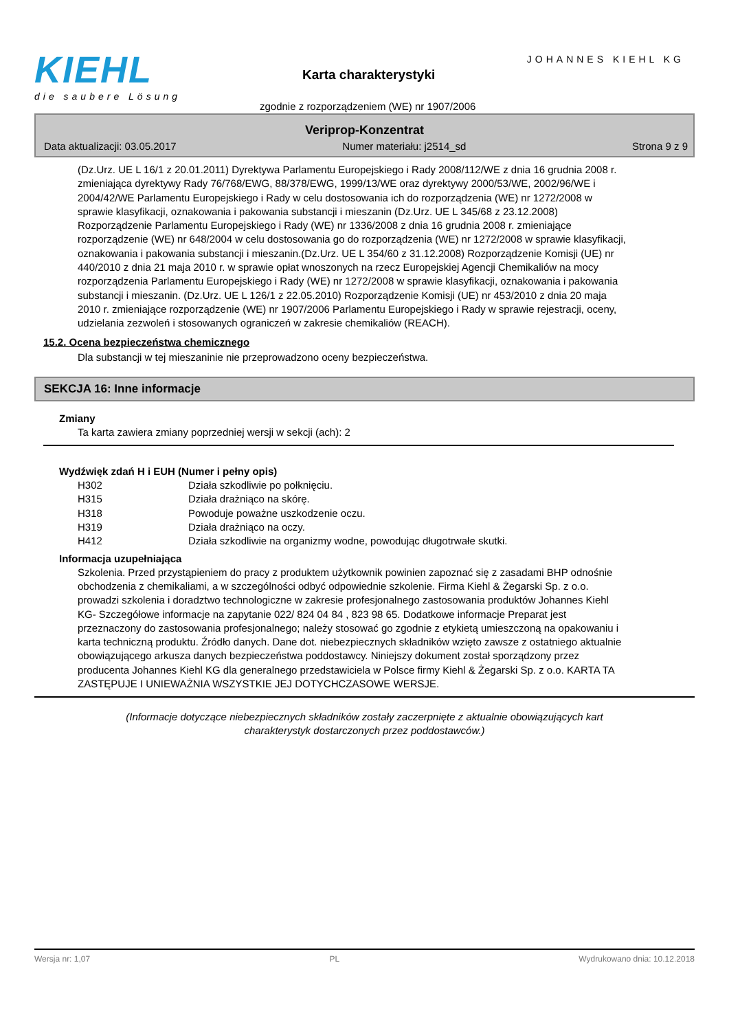KIEHL
die saubere Lösung
JOHANNES KIEHL KG
Karta charakterystyki
zgodnie z rozporządzeniem (WE) nr 1907/2006
Veriprop-Konzentrat
Data aktualizacji: 03.05.2017 Numer materiału: j2514_sd Strona 9 z 9
(Dz.Urz. UE L 16/1 z 20.01.2011) Dyrektywa Parlamentu Europejskiego i Rady 2008/112/WE z dnia 16 grudnia 2008 r. zmieniająca dyrektywy Rady 76/768/EWG, 88/378/EWG, 1999/13/WE oraz dyrektywy 2000/53/WE, 2002/96/WE i 2004/42/WE Parlamentu Europejskiego i Rady w celu dostosowania ich do rozporządzenia (WE) nr 1272/2008 w sprawie klasyfikacji, oznakowania i pakowania substancji i mieszanin (Dz.Urz. UE L 345/68 z 23.12.2008) Rozporządzenie Parlamentu Europejskiego i Rady (WE) nr 1336/2008 z dnia 16 grudnia 2008 r. zmieniające rozporządzenie (WE) nr 648/2004 w celu dostosowania go do rozporządzenia (WE) nr 1272/2008 w sprawie klasyfikacji, oznakowania i pakowania substancji i mieszanin.(Dz.Urz. UE L 354/60 z 31.12.2008) Rozporządzenie Komisji (UE) nr 440/2010 z dnia 21 maja 2010 r. w sprawie opłat wnoszonych na rzecz Europejskiej Agencji Chemikaliów na mocy rozporządzenia Parlamentu Europejskiego i Rady (WE) nr 1272/2008 w sprawie klasyfikacji, oznakowania i pakowania substancji i mieszanin. (Dz.Urz. UE L 126/1 z 22.05.2010) Rozporządzenie Komisji (UE) nr 453/2010 z dnia 20 maja 2010 r. zmieniające rozporządzenie (WE) nr 1907/2006 Parlamentu Europejskiego i Rady w sprawie rejestracji, oceny, udzielania zezwoleń i stosowanych ograniczeń w zakresie chemikaliów (REACH).
15.2. Ocena bezpieczeństwa chemicznego
Dla substancji w tej mieszaninie nie przeprowadzono oceny bezpieczeństwa.
SEKCJA 16: Inne informacje
Zmiany
Ta karta zawiera zmiany poprzedniej wersji w sekcji (ach): 2
Wydźwięk zdań H i EUH (Numer i pełny opis)
| H302 | Działa szkodliwie po połknięciu. |
| H315 | Działa drażniąco na skórę. |
| H318 | Powoduje poważne uszkodzenie oczu. |
| H319 | Działa drażniąco na oczy. |
| H412 | Działa szkodliwie na organizmy wodne, powodując długotrwałe skutki. |
Informacja uzupełniająca
Szkolenia. Przed przystąpieniem do pracy z produktem użytkownik powinien zapoznać się z zasadami BHP odnośnie obchodzenia z chemikaliami, a w szczególności odbyć odpowiednie szkolenie. Firma Kiehl & Żegarski Sp. z o.o. prowadzi szkolenia i doradztwo technologiczne w zakresie profesjonalnego zastosowania produktów Johannes Kiehl KG- Szczegółowe informacje na zapytanie 022/ 824 04 84 , 823 98 65. Dodatkowe informacje Preparat jest przeznaczony do zastosowania profesjonalnego; należy stosować go zgodnie z etykietą umieszczoną na opakowaniu i karta techniczną produktu. Źródło danych. Dane dot. niebezpiecznych składników wzięto zawsze z ostatniego aktualnie obowiązującego arkusza danych bezpieczeństwa poddostawcy. Niniejszy dokument został sporządzony przez producenta Johannes Kiehl KG dla generalnego przedstawiciela w Polsce firmy Kiehl & Żegarski Sp. z o.o. KARTA TA ZASTĘPUJE I UNIEWAŻNIA WSZYSTKIE JEJ DOTYCHCZASOWE WERSJE.
(Informacje dotyczące niebezpiecznych składników zostały zaczerpnięte z aktualnie obowiązujących kart charakterystyk dostarczonych przez poddostawców.)
Wersja nr: 1,07 PL Wydrukowano dnia: 10.12.2018